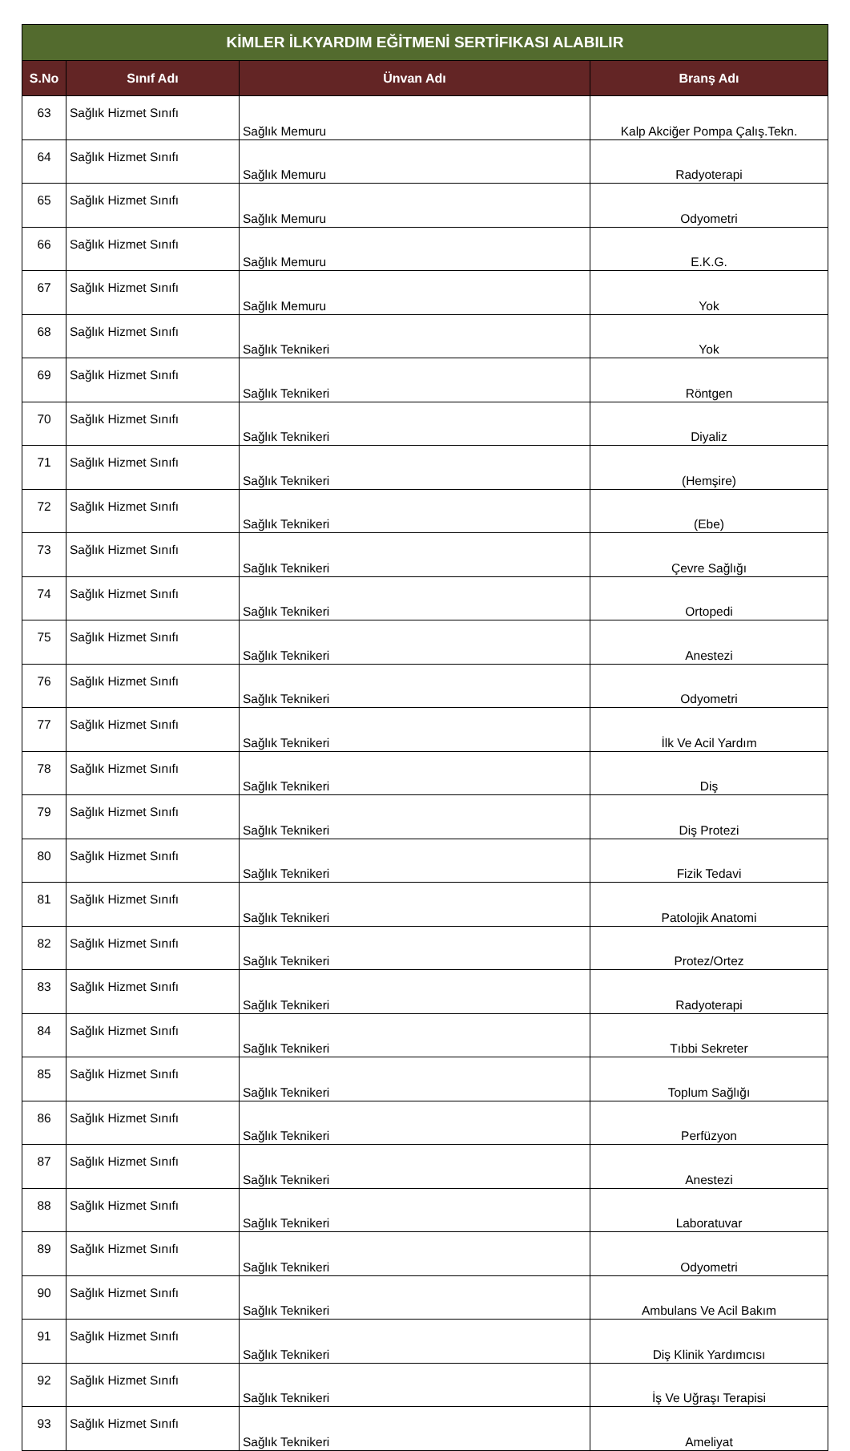| KİMLER İLKYARDIM EĞİTMENİ SERTİFIKASI ALABILIR | | | |
| --- | --- | --- | --- |
| S.No | Sınıf Adı | Ünvan Adı | Branş Adı |
| 63 | Sağlık Hizmet Sınıfı | Sağlık Memuru | Kalp Akciğer Pompa Çalış.Tekn. |
| 64 | Sağlık Hizmet Sınıfı | Sağlık Memuru | Radyoterapi |
| 65 | Sağlık Hizmet Sınıfı | Sağlık Memuru | Odyometri |
| 66 | Sağlık Hizmet Sınıfı | Sağlık Memuru | E.K.G. |
| 67 | Sağlık Hizmet Sınıfı | Sağlık Memuru | Yok |
| 68 | Sağlık Hizmet Sınıfı | Sağlık Teknikeri | Yok |
| 69 | Sağlık Hizmet Sınıfı | Sağlık Teknikeri | Röntgen |
| 70 | Sağlık Hizmet Sınıfı | Sağlık Teknikeri | Diyaliz |
| 71 | Sağlık Hizmet Sınıfı | Sağlık Teknikeri | (Hemşire) |
| 72 | Sağlık Hizmet Sınıfı | Sağlık Teknikeri | (Ebe) |
| 73 | Sağlık Hizmet Sınıfı | Sağlık Teknikeri | Çevre Sağlığı |
| 74 | Sağlık Hizmet Sınıfı | Sağlık Teknikeri | Ortopedi |
| 75 | Sağlık Hizmet Sınıfı | Sağlık Teknikeri | Anestezi |
| 76 | Sağlık Hizmet Sınıfı | Sağlık Teknikeri | Odyometri |
| 77 | Sağlık Hizmet Sınıfı | Sağlık Teknikeri | İlk Ve Acil Yardım |
| 78 | Sağlık Hizmet Sınıfı | Sağlık Teknikeri | Diş |
| 79 | Sağlık Hizmet Sınıfı | Sağlık Teknikeri | Diş Protezi |
| 80 | Sağlık Hizmet Sınıfı | Sağlık Teknikeri | Fizik Tedavi |
| 81 | Sağlık Hizmet Sınıfı | Sağlık Teknikeri | Patolojik Anatomi |
| 82 | Sağlık Hizmet Sınıfı | Sağlık Teknikeri | Protez/Ortez |
| 83 | Sağlık Hizmet Sınıfı | Sağlık Teknikeri | Radyoterapi |
| 84 | Sağlık Hizmet Sınıfı | Sağlık Teknikeri | Tıbbi Sekreter |
| 85 | Sağlık Hizmet Sınıfı | Sağlık Teknikeri | Toplum Sağlığı |
| 86 | Sağlık Hizmet Sınıfı | Sağlık Teknikeri | Perfüzyon |
| 87 | Sağlık Hizmet Sınıfı | Sağlık Teknikeri | Anestezi |
| 88 | Sağlık Hizmet Sınıfı | Sağlık Teknikeri | Laboratuvar |
| 89 | Sağlık Hizmet Sınıfı | Sağlık Teknikeri | Odyometri |
| 90 | Sağlık Hizmet Sınıfı | Sağlık Teknikeri | Ambulans Ve Acil Bakım |
| 91 | Sağlık Hizmet Sınıfı | Sağlık Teknikeri | Diş Klinik Yardımcısı |
| 92 | Sağlık Hizmet Sınıfı | Sağlık Teknikeri | İş Ve Uğraşı Terapisi |
| 93 | Sağlık Hizmet Sınıfı | Sağlık Teknikeri | Ameliyat |